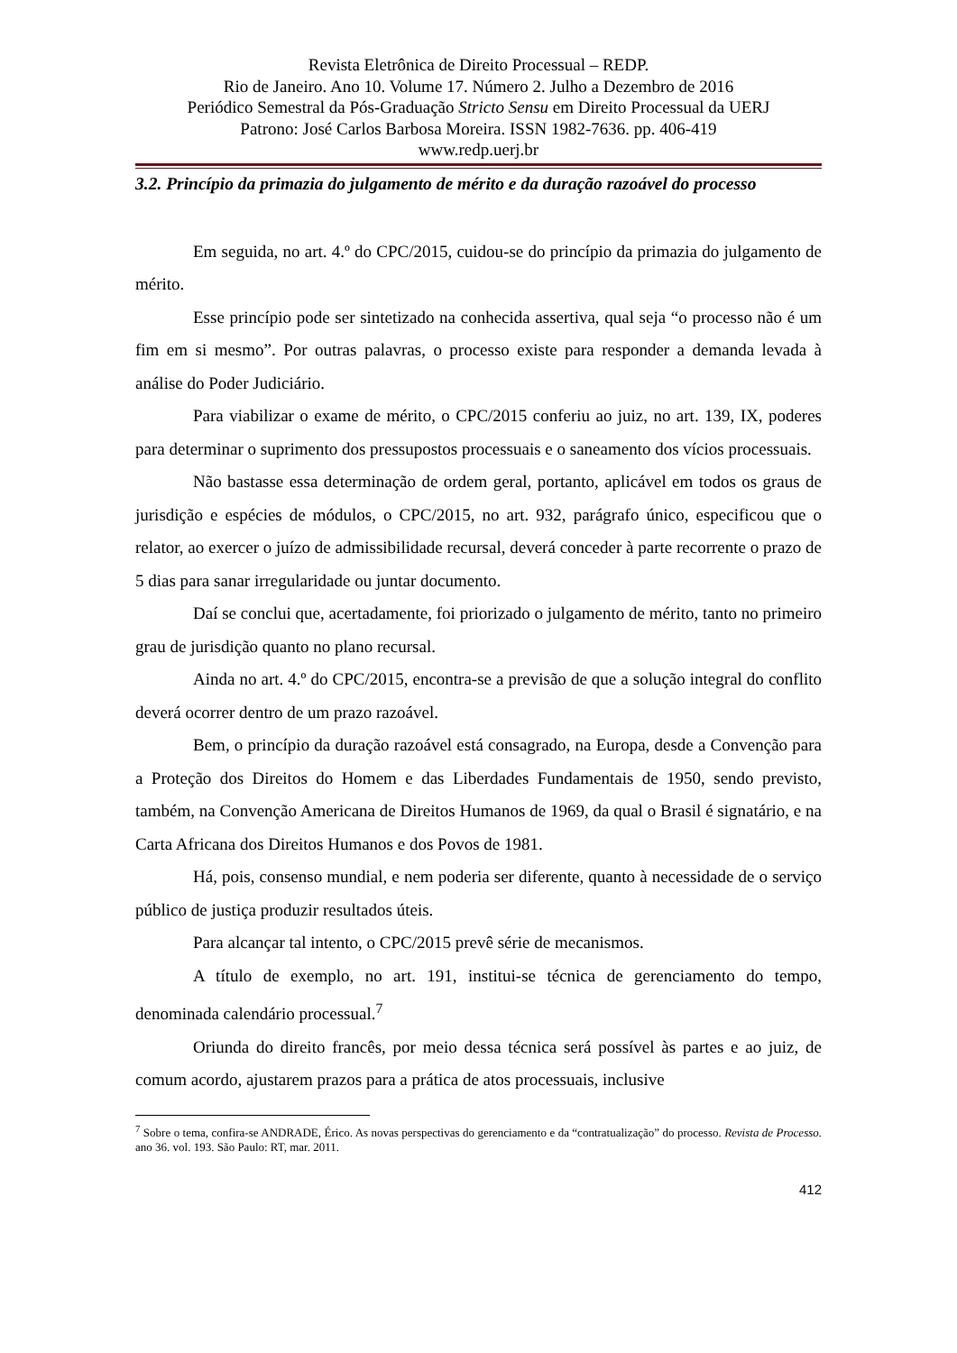Revista Eletrônica de Direito Processual – REDP.
Rio de Janeiro. Ano 10. Volume 17. Número 2. Julho a Dezembro de 2016
Periódico Semestral da Pós-Graduação Stricto Sensu em Direito Processual da UERJ
Patrono: José Carlos Barbosa Moreira. ISSN 1982-7636. pp. 406-419
www.redp.uerj.br
3.2. Princípio da primazia do julgamento de mérito e da duração razoável do processo
Em seguida, no art. 4.º do CPC/2015, cuidou-se do princípio da primazia do julgamento de mérito.
Esse princípio pode ser sintetizado na conhecida assertiva, qual seja “o processo não é um fim em si mesmo”. Por outras palavras, o processo existe para responder a demanda levada à análise do Poder Judiciário.
Para viabilizar o exame de mérito, o CPC/2015 conferiu ao juiz, no art. 139, IX, poderes para determinar o suprimento dos pressupostos processuais e o saneamento dos vícios processuais.
Não bastasse essa determinação de ordem geral, portanto, aplicável em todos os graus de jurisdição e espécies de módulos, o CPC/2015, no art. 932, parágrafo único, especificou que o relator, ao exercer o juízo de admissibilidade recursal, deverá conceder à parte recorrente o prazo de 5 dias para sanar irregularidade ou juntar documento.
Daí se conclui que, acertadamente, foi priorizado o julgamento de mérito, tanto no primeiro grau de jurisdição quanto no plano recursal.
Ainda no art. 4.º do CPC/2015, encontra-se a previsão de que a solução integral do conflito deverá ocorrer dentro de um prazo razoável.
Bem, o princípio da duração razoável está consagrado, na Europa, desde a Convenção para a Proteção dos Direitos do Homem e das Liberdades Fundamentais de 1950, sendo previsto, também, na Convenção Americana de Direitos Humanos de 1969, da qual o Brasil é signatário, e na Carta Africana dos Direitos Humanos e dos Povos de 1981.
Há, pois, consenso mundial, e nem poderia ser diferente, quanto à necessidade de o serviço público de justiça produzir resultados úteis.
Para alcançar tal intento, o CPC/2015 prevê série de mecanismos.
A título de exemplo, no art. 191, institui-se técnica de gerenciamento do tempo, denominada calendário processual.<sup>7</sup>
Oriunda do direito francês, por meio dessa técnica será possível às partes e ao juiz, de comum acordo, ajustarem prazos para a prática de atos processuais, inclusive
<sup>7</sup> Sobre o tema, confira-se ANDRADE, Érico. As novas perspectivas do gerenciamento e da “contratualização” do processo. Revista de Processo. ano 36. vol. 193. São Paulo: RT, mar. 2011.
412